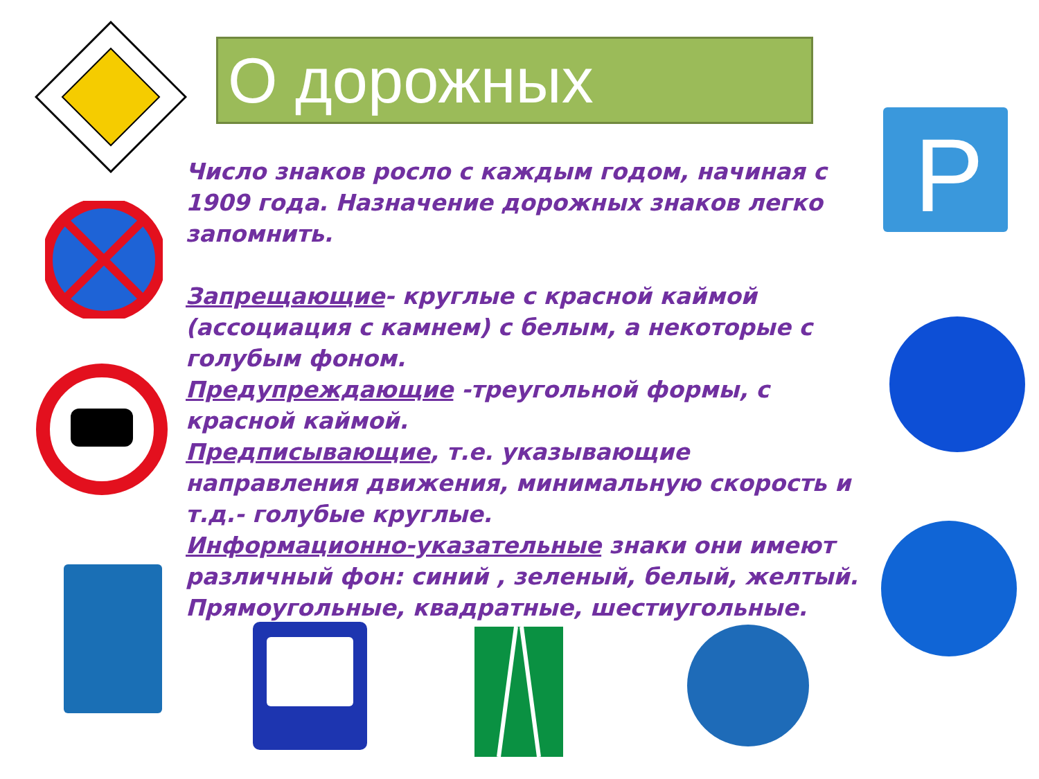P
О дорожных
Число знаков росло с каждым годом, начиная с 1909 года. Назначение дорожных знаков легко запомнить.
Запрещающие- круглые с красной каймой (ассоциация с камнем) с белым, а некоторые с голубым фоном.
Предупреждающие -треугольной формы, с красной каймой.
Предписывающие, т.е. указывающие направления движения, минимальную скорость и т.д.- голубые круглые.
Информационно-указательные знаки они имеют различный фон: синий , зеленый, белый, желтый. Прямоугольные, квадратные, шестиугольные.